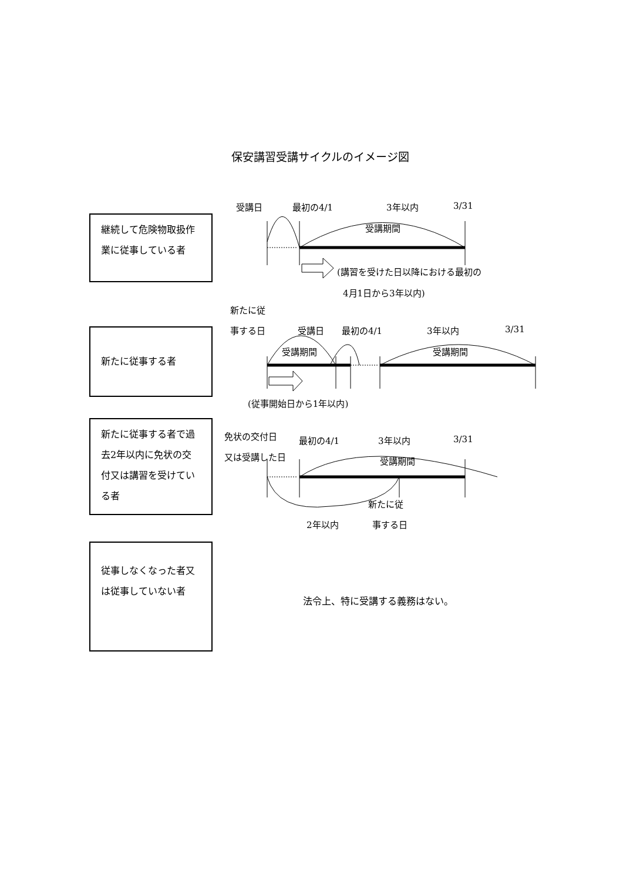保安講習受講サイクルのイメージ図
継続して危険物取扱作業に従事している者
受講日 最初の4/1 3年以内 3/31
受講期間
(講習を受けた日以降における最初の
4月1日から3年以内)
新たに従事する者
新たに従
事する日 受講日 最初の4/1 3年以内 3/31
受講期間 受講期間
(従事開始日から1年以内)
新たに従事する者で過去2年以内に免状の交付又は講習を受けている者
免状の交付日
又は受講した日
最初の4/1 3年以内 3/31
受講期間
新たに従
2年以内 事する日
従事しなくなった者又は従事していない者
法令上、特に受講する義務はない。